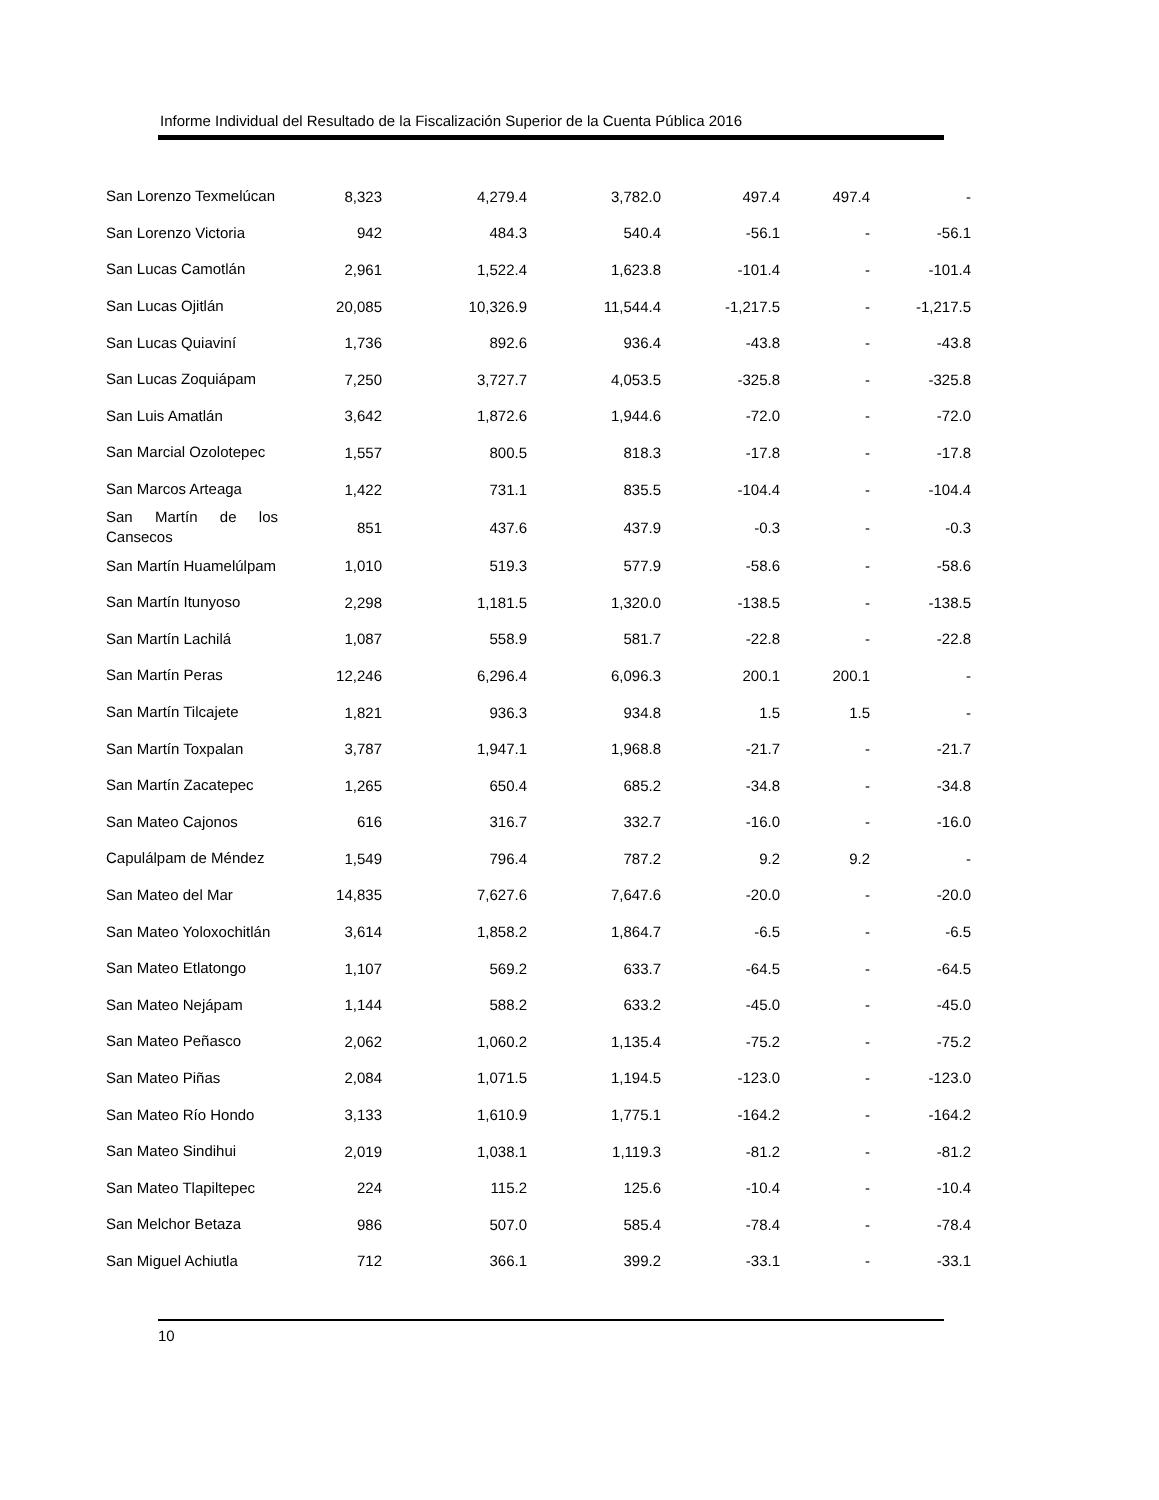Informe Individual del Resultado de la Fiscalización Superior de la Cuenta Pública 2016
| San Lorenzo Texmelúcan | 8,323 | 4,279.4 | 3,782.0 | 497.4 | 497.4 | - |
| San Lorenzo Victoria | 942 | 484.3 | 540.4 | -56.1 | - | -56.1 |
| San Lucas Camotlán | 2,961 | 1,522.4 | 1,623.8 | -101.4 | - | -101.4 |
| San Lucas Ojitlán | 20,085 | 10,326.9 | 11,544.4 | -1,217.5 | - | -1,217.5 |
| San Lucas Quiaviní | 1,736 | 892.6 | 936.4 | -43.8 | - | -43.8 |
| San Lucas Zoquiápam | 7,250 | 3,727.7 | 4,053.5 | -325.8 | - | -325.8 |
| San Luis Amatlán | 3,642 | 1,872.6 | 1,944.6 | -72.0 | - | -72.0 |
| San Marcial Ozolotepec | 1,557 | 800.5 | 818.3 | -17.8 | - | -17.8 |
| San Marcos Arteaga | 1,422 | 731.1 | 835.5 | -104.4 | - | -104.4 |
| San Martín de los Cansecos | 851 | 437.6 | 437.9 | -0.3 | - | -0.3 |
| San Martín Huamelúlpam | 1,010 | 519.3 | 577.9 | -58.6 | - | -58.6 |
| San Martín Itunyoso | 2,298 | 1,181.5 | 1,320.0 | -138.5 | - | -138.5 |
| San Martín Lachilá | 1,087 | 558.9 | 581.7 | -22.8 | - | -22.8 |
| San Martín Peras | 12,246 | 6,296.4 | 6,096.3 | 200.1 | 200.1 | - |
| San Martín Tilcajete | 1,821 | 936.3 | 934.8 | 1.5 | 1.5 | - |
| San Martín Toxpalan | 3,787 | 1,947.1 | 1,968.8 | -21.7 | - | -21.7 |
| San Martín Zacatepec | 1,265 | 650.4 | 685.2 | -34.8 | - | -34.8 |
| San Mateo Cajonos | 616 | 316.7 | 332.7 | -16.0 | - | -16.0 |
| Capulálpam de Méndez | 1,549 | 796.4 | 787.2 | 9.2 | 9.2 | - |
| San Mateo del Mar | 14,835 | 7,627.6 | 7,647.6 | -20.0 | - | -20.0 |
| San Mateo Yoloxochitlán | 3,614 | 1,858.2 | 1,864.7 | -6.5 | - | -6.5 |
| San Mateo Etlatongo | 1,107 | 569.2 | 633.7 | -64.5 | - | -64.5 |
| San Mateo Nejápam | 1,144 | 588.2 | 633.2 | -45.0 | - | -45.0 |
| San Mateo Peñasco | 2,062 | 1,060.2 | 1,135.4 | -75.2 | - | -75.2 |
| San Mateo Piñas | 2,084 | 1,071.5 | 1,194.5 | -123.0 | - | -123.0 |
| San Mateo Río Hondo | 3,133 | 1,610.9 | 1,775.1 | -164.2 | - | -164.2 |
| San Mateo Sindihui | 2,019 | 1,038.1 | 1,119.3 | -81.2 | - | -81.2 |
| San Mateo Tlapiltepec | 224 | 115.2 | 125.6 | -10.4 | - | -10.4 |
| San Melchor Betaza | 986 | 507.0 | 585.4 | -78.4 | - | -78.4 |
| San Miguel Achiutla | 712 | 366.1 | 399.2 | -33.1 | - | -33.1 |
10